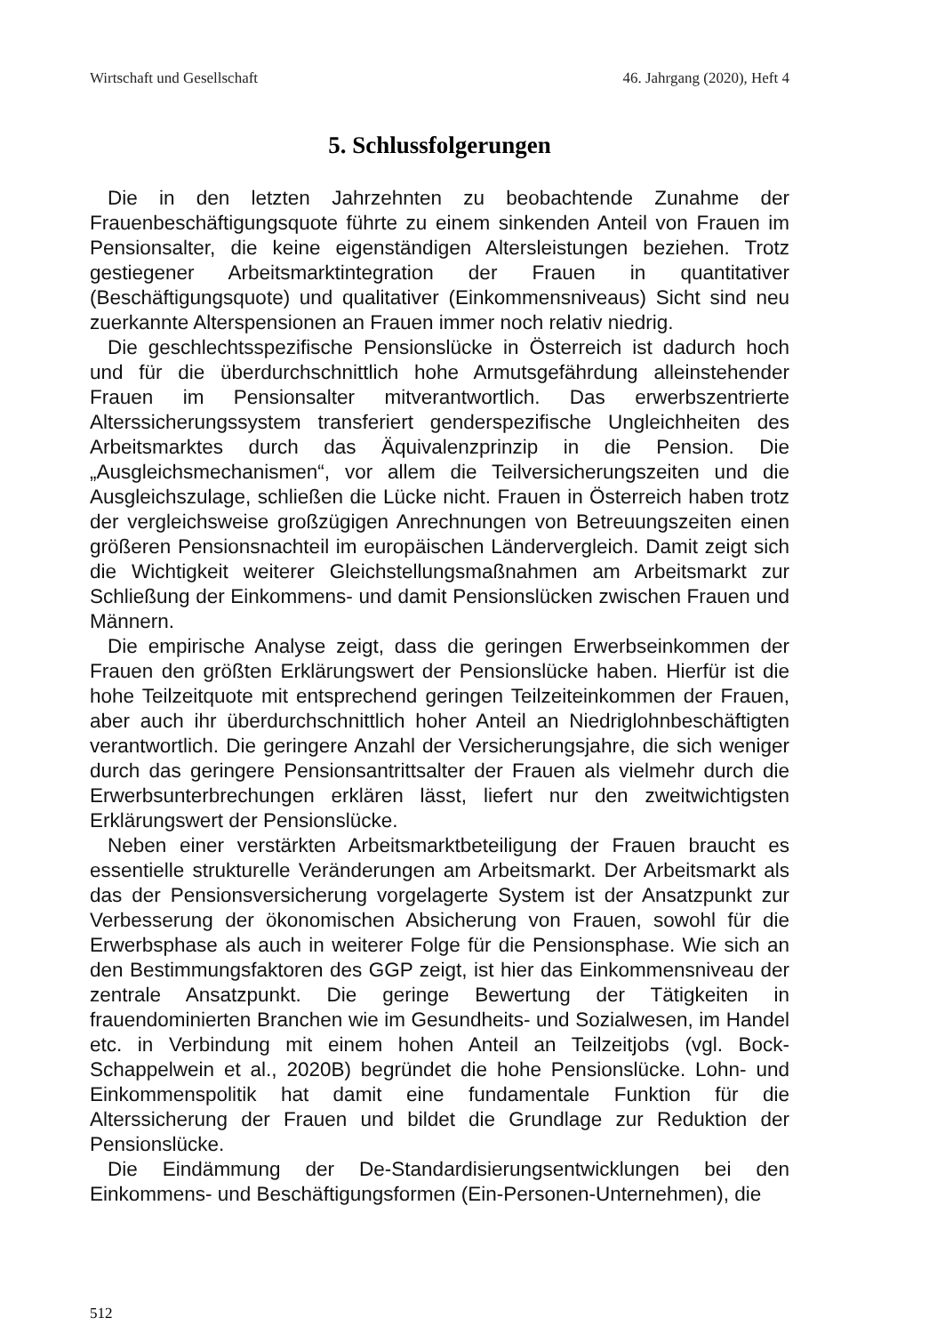Wirtschaft und Gesellschaft 46. Jahrgang (2020), Heft 4
5. Schlussfolgerungen
Die in den letzten Jahrzehnten zu beobachtende Zunahme der Frauenbeschäftigungsquote führte zu einem sinkenden Anteil von Frauen im Pensionsalter, die keine eigenständigen Altersleistungen beziehen. Trotz gestiegener Arbeitsmarktintegration der Frauen in quantitativer (Beschäftigungsquote) und qualitativer (Einkommensniveaus) Sicht sind neu zuerkannte Alterspensionen an Frauen immer noch relativ niedrig.
Die geschlechtsspezifische Pensionslücke in Österreich ist dadurch hoch und für die überdurchschnittlich hohe Armutsgefährdung alleinstehender Frauen im Pensionsalter mitverantwortlich. Das erwerbszentrierte Alterssicherungssystem transferiert genderspezifische Ungleichheiten des Arbeitsmarktes durch das Äquivalenzprinzip in die Pension. Die „Ausgleichsmechanismen“, vor allem die Teilversicherungszeiten und die Ausgleichszulage, schließen die Lücke nicht. Frauen in Österreich haben trotz der vergleichsweise großzügigen Anrechnungen von Betreuungszeiten einen größeren Pensionsnachteil im europäischen Ländervergleich. Damit zeigt sich die Wichtigkeit weiterer Gleichstellungsmaßnahmen am Arbeitsmarkt zur Schließung der Einkommens- und damit Pensionslücken zwischen Frauen und Männern.
Die empirische Analyse zeigt, dass die geringen Erwerbseinkommen der Frauen den größten Erklärungswert der Pensionslücke haben. Hierfür ist die hohe Teilzeitquote mit entsprechend geringen Teilzeiteinkommen der Frauen, aber auch ihr überdurchschnittlich hoher Anteil an Niedriglohnbeschäftigten verantwortlich. Die geringere Anzahl der Versicherungsjahre, die sich weniger durch das geringere Pensionsantrittsalter der Frauen als vielmehr durch die Erwerbsunterbrechungen erklären lässt, liefert nur den zweitwichtigsten Erklärungswert der Pensionslücke.
Neben einer verstärkten Arbeitsmarktbeteiligung der Frauen braucht es essentielle strukturelle Veränderungen am Arbeitsmarkt. Der Arbeitsmarkt als das der Pensionsversicherung vorgelagerte System ist der Ansatzpunkt zur Verbesserung der ökonomischen Absicherung von Frauen, sowohl für die Erwerbsphase als auch in weiterer Folge für die Pensionsphase. Wie sich an den Bestimmungsfaktoren des GGP zeigt, ist hier das Einkommensniveau der zentrale Ansatzpunkt. Die geringe Bewertung der Tätigkeiten in frauendominierten Branchen wie im Gesundheits- und Sozialwesen, im Handel etc. in Verbindung mit einem hohen Anteil an Teilzeitjobs (vgl. Bock-Schappelwein et al., 2020B) begründet die hohe Pensionslücke. Lohn- und Einkommenspolitik hat damit eine fundamentale Funktion für die Alterssicherung der Frauen und bildet die Grundlage zur Reduktion der Pensionslücke.
Die Eindämmung der De-Standardisierungsentwicklungen bei den Einkommens- und Beschäftigungsformen (Ein-Personen-Unternehmen), die
512